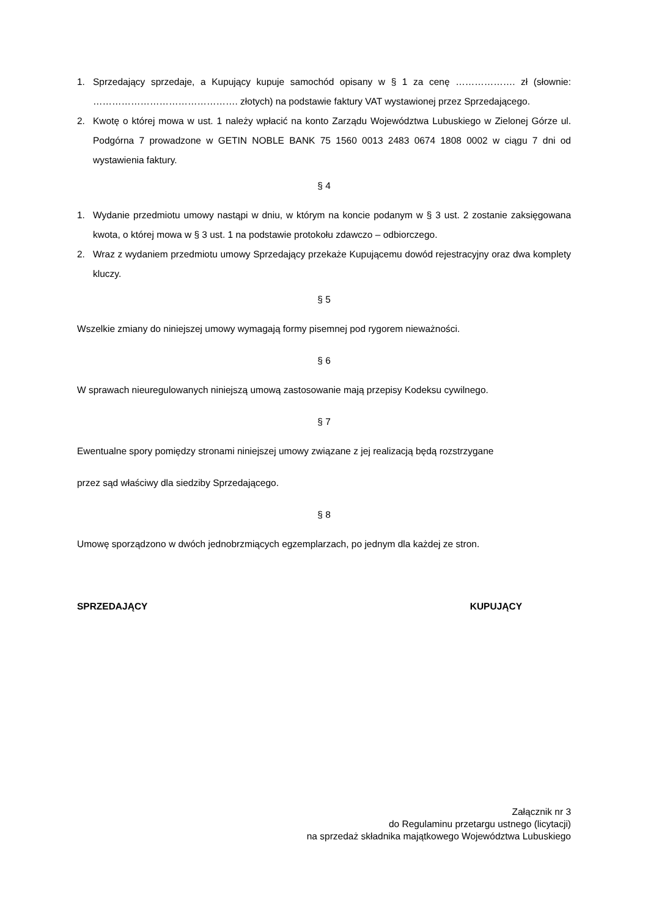1. Sprzedający sprzedaje, a Kupujący kupuje samochód opisany w § 1 za cenę ………………. zł (słownie: ………………………………………. złotych) na podstawie faktury VAT wystawionej przez Sprzedającego.
2. Kwotę o której mowa w ust. 1 należy wpłacić na konto Zarządu Województwa Lubuskiego w Zielonej Górze ul. Podgórna 7 prowadzone w GETIN NOBLE BANK 75 1560 0013 2483 0674 1808 0002 w ciągu 7 dni od wystawienia faktury.
§ 4
1. Wydanie przedmiotu umowy nastąpi w dniu, w którym na koncie podanym w § 3 ust. 2 zostanie zaksięgowana kwota, o której mowa w § 3 ust. 1 na podstawie protokołu zdawczo – odbiorczego.
2. Wraz z wydaniem przedmiotu umowy Sprzedający przekaże Kupującemu dowód rejestracyjny oraz dwa komplety kluczy.
§ 5
Wszelkie zmiany do niniejszej umowy wymagają formy pisemnej pod rygorem nieważności.
§ 6
W sprawach nieuregulowanych niniejszą umową zastosowanie mają przepisy Kodeksu cywilnego.
§ 7
Ewentualne spory pomiędzy stronami niniejszej umowy związane z jej realizacją będą rozstrzygane
przez sąd właściwy dla siedziby Sprzedającego.
§ 8
Umowę sporządzono w dwóch jednobrzmiących egzemplarzach, po jednym dla każdej ze stron.
SPRZEDAJĄCY KUPUJĄCY
Załącznik nr 3
do Regulaminu przetargu ustnego (licytacji)
na sprzedaż składnika majątkowego Województwa Lubuskiego